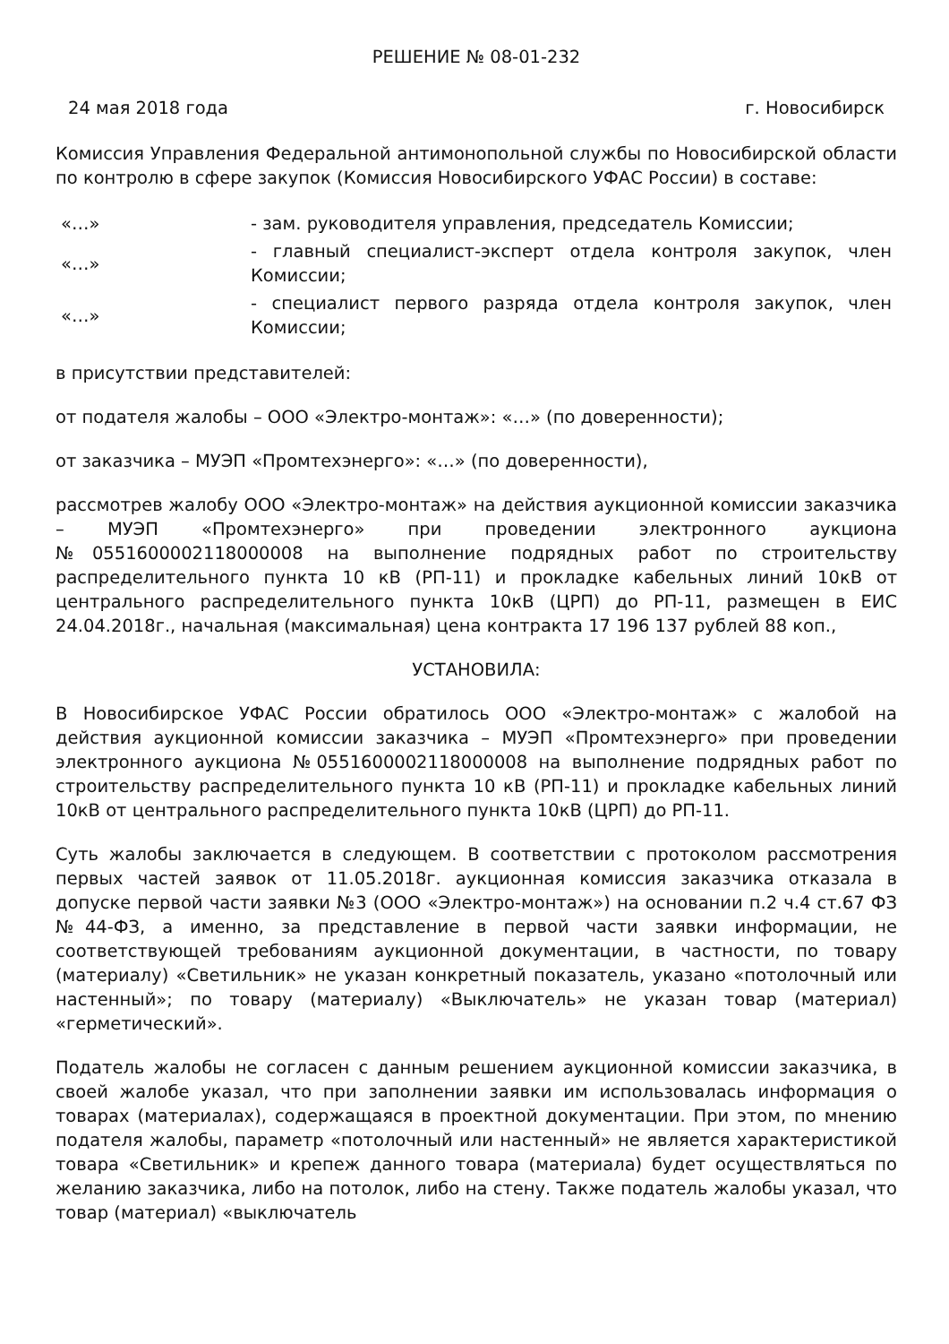РЕШЕНИЕ № 08-01-232
24 мая 2018 года г. Новосибирск
Комиссия Управления Федеральной антимонопольной службы по Новосибирской области по контролю в сфере закупок (Комиссия Новосибирского УФАС России) в составе:
| «…» | - зам. руководителя управления, председатель Комиссии; |
| «…» | - главный специалист-эксперт отдела контроля закупок, член Комиссии; |
| «…» | - специалист первого разряда отдела контроля закупок, член Комиссии; |
в присутствии представителей:
от подателя жалобы – ООО «Электро-монтаж»: «…» (по доверенности);
от заказчика – МУЭП «Промтехэнерго»: «…» (по доверенности),
рассмотрев жалобу ООО «Электро-монтаж» на действия аукционной комиссии заказчика – МУЭП «Промтехэнерго» при проведении электронного аукциона №0551600002118000008 на выполнение подрядных работ по строительству распределительного пункта 10 кВ (РП-11) и прокладке кабельных линий 10кВ от центрального распределительного пункта 10кВ (ЦРП) до РП-11, размещен в ЕИС 24.04.2018г., начальная (максимальная) цена контракта 17 196 137 рублей 88 коп.,
УСТАНОВИЛА:
В Новосибирское УФАС России обратилось ООО «Электро-монтаж» с жалобой на действия аукционной комиссии заказчика – МУЭП «Промтехэнерго» при проведении электронного аукциона №0551600002118000008 на выполнение подрядных работ по строительству распределительного пункта 10 кВ (РП-11) и прокладке кабельных линий 10кВ от центрального распределительного пункта 10кВ (ЦРП) до РП-11.
Суть жалобы заключается в следующем. В соответствии с протоколом рассмотрения первых частей заявок от 11.05.2018г. аукционная комиссия заказчика отказала в допуске первой части заявки №3 (ООО «Электро-монтаж») на основании п.2 ч.4 ст.67 ФЗ №44-ФЗ, а именно, за представление в первой части заявки информации, не соответствующей требованиям аукционной документации, в частности, по товару (материалу) «Светильник» не указан конкретный показатель, указано «потолочный или настенный»; по товару (материалу) «Выключатель» не указан товар (материал) «герметический».
Податель жалобы не согласен с данным решением аукционной комиссии заказчика, в своей жалобе указал, что при заполнении заявки им использовалась информация о товарах (материалах), содержащаяся в проектной документации. При этом, по мнению подателя жалобы, параметр «потолочный или настенный» не является характеристикой товара «Светильник» и крепеж данного товара (материала) будет осуществляться по желанию заказчика, либо на потолок, либо на стену. Также податель жалобы указал, что товар (материал) «выключатель